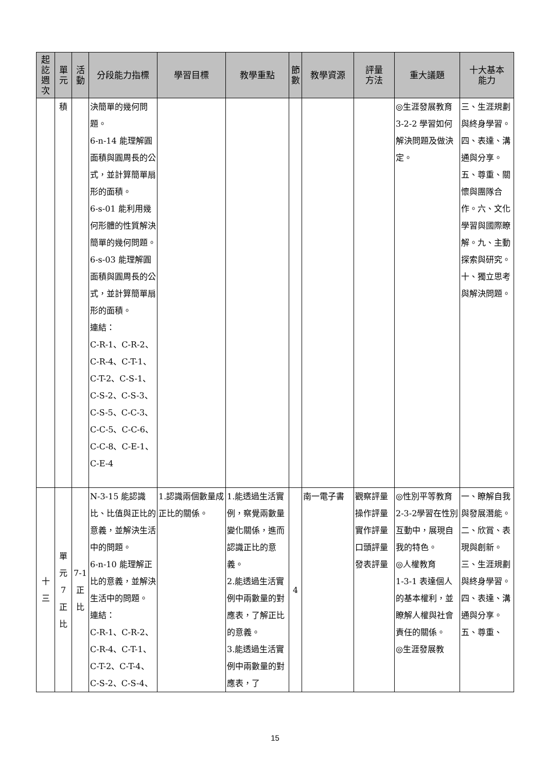| 起 訖 週 次 | 單 元 | 活 動 | 分段能力指標 | 學習目標 | 教學重點 | 節 數 | 教學資源 | 評量 方法 | 重大議題 | 十大基本 能力 |
| --- | --- | --- | --- | --- | --- | --- | --- | --- | --- | --- |
| | 積 | | 決簡單的幾何問題。 6-n-14 能理解圓面積與圓周長的公式，並計算簡單扇形的面積。 6-s-01 能利用幾何形體的性質解決簡單的幾何問題。 6-s-03 能理解圓面積與圓周長的公式，並計算簡單扇形的面積。 連結： C-R-1、C-R-2、C-R-4、C-T-1、C-T-2、C-S-1、C-S-2、C-S-3、C-S-5、C-C-3、C-C-5、C-C-6、C-C-8、C-E-1、C-E-4 | | | | | | ◎生涯發展教育 3-2-2 學習如何解決問題及做決定。 | 三、生涯規劃與終身學習。四、表達、溝通與分享。五、尊重、關懷與團隊合作。六、文化學習與國際瞭解。九、主動探索與研究。十、獨立思考與解決問題。 |
| 十 三 | 單 元 7 正 比 | 7-1 正 比 | N-3-15 能認識比、比值與正比的意義，並解決生活中的問題。 6-n-10 能理解正比的意義，並解決生活中的問題。 連結： C-R-1、C-R-2、C-R-4、C-T-1、C-T-2、C-T-4、C-S-2、C-S-4、 | 1.認識兩個數量成正比的關係。 | 1.能透過生活實例，察覺兩數量變化關係，進而認識正比的意義。 2.能透過生活實例中兩數量的對應表，了解正比的意義。 3.能透過生活實例中兩數量的對應表，了 | 4 | 南一電子書 | 觀察評量 操作評量 實作評量 口頭評量 發表評量 | ◎性別平等教育 2-3-2學習在性別互動中，展現自我的特色。 ◎人權教育 1-3-1 表達個人的基本權利，並瞭解人權與社會責任的關係。 ◎生涯發展教 | 一、瞭解自我與發展潛能。二、欣賞、表現與創新。三、生涯規劃與終身學習。四、表達、溝通與分享。五、尊重、 |
15